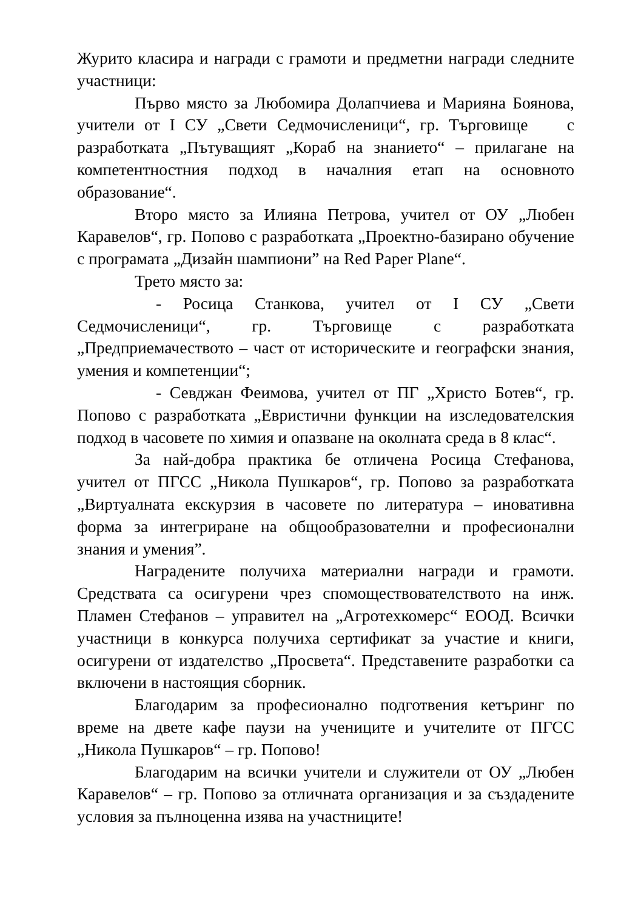Журито класира и награди с грамоти и предметни награди следните участници:
Първо място за Любомира Долапчиева и Марияна Боянова, учители от I СУ „Свети Седмочисленици“, гр. Търговище с разработката „Пътуващият „Кораб на знанието“ – прилагане на компетентностния подход в началния етап на основното образование“.
Второ място за Илияна Петрова, учител от ОУ „Любен Каравелов“, гр. Попово с разработката „Проектно-базирано обучение с програмата „Дизайн шампиони” на Red Paper Plane“.
Трето място за:
- Росица Станкова, учител от I СУ „Свети Седмочисленици“, гр. Търговище с разработката „Предприемачеството – част от историческите и географски знания, умения и компетенции“;
- Севджан Феимова, учител от ПГ „Христо Ботев“, гр. Попово с разработката „Евристични функции на изследователския подход в часовете по химия и опазване на околната среда в 8 клас“.
За най-добра практика бе отличена Росица Стефанова, учител от ПГСС „Никола Пушкаров“, гр. Попово за разработката „Виртуалната екскурзия в часовете по литература – иновативна форма за интегриране на общообразователни и професионални знания и умения”.
Наградените получиха материални награди и грамоти. Средствата са осигурени чрез спомоществователството на инж. Пламен Стефанов – управител на „Агротехкомерс“ ЕООД. Всички участници в конкурса получиха сертификат за участие и книги, осигурени от издателство „Просвета“. Представените разработки са включени в настоящия сборник.
Благодарим за професионално подготвения кетъринг по време на двете кафе паузи на учениците и учителите от ПГСС „Никола Пушкаров“ – гр. Попово!
Благодарим на всички учители и служители от ОУ „Любен Каравелов“ – гр. Попово за отличната организация и за създадените условия за пълноценна изява на участниците!